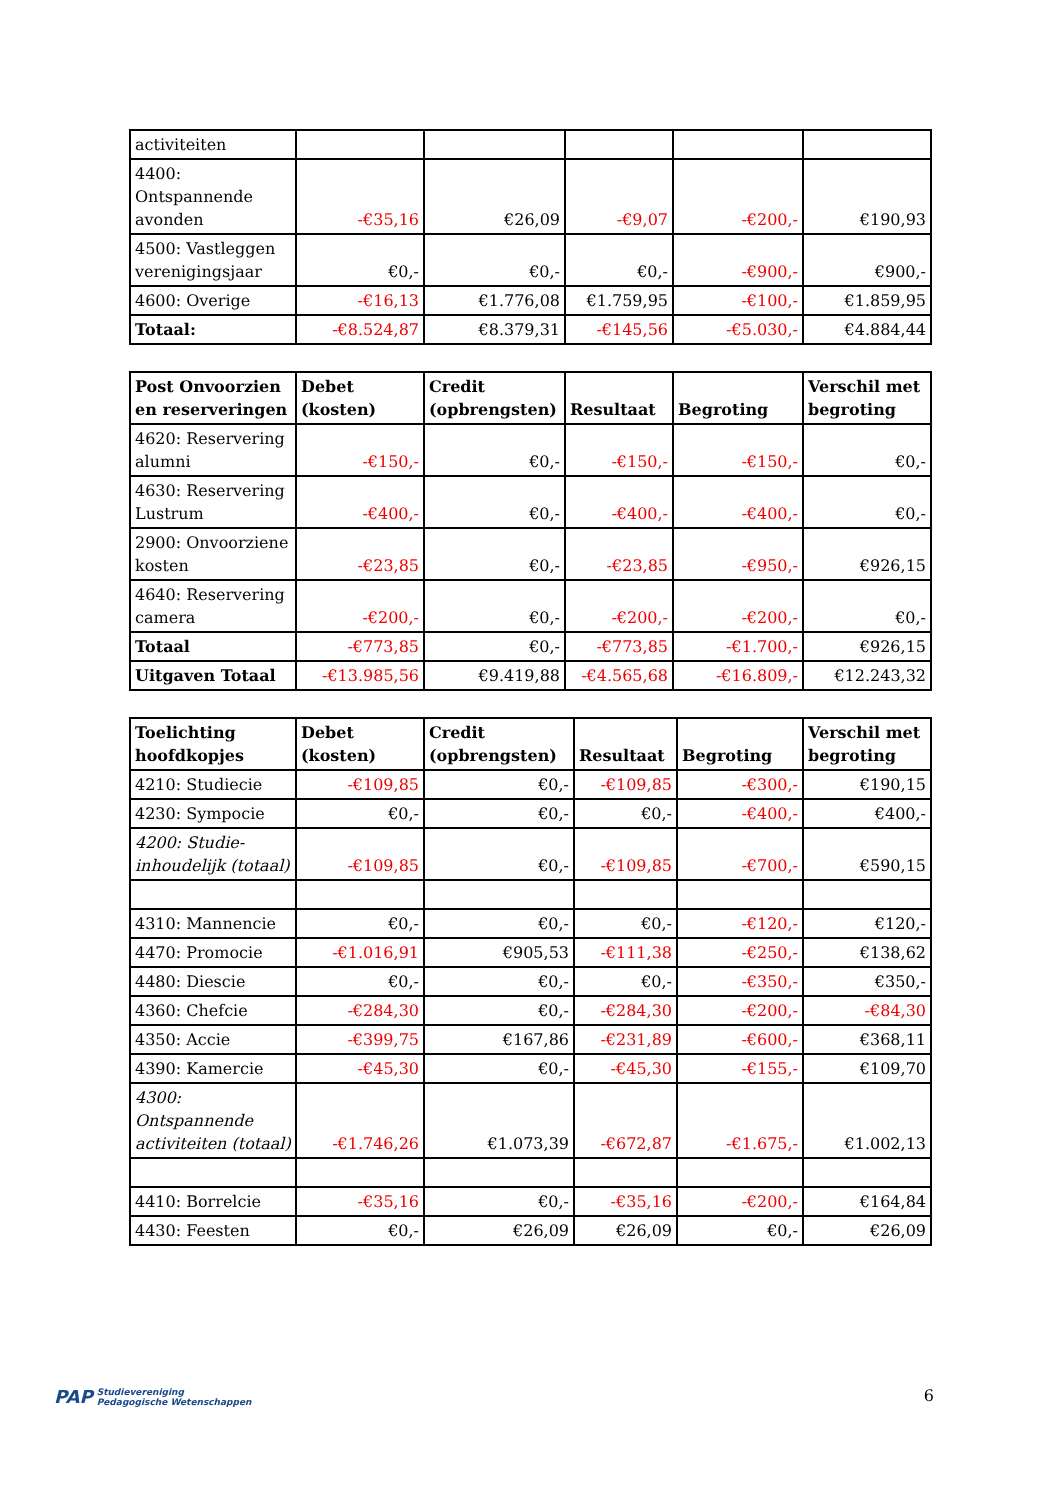| activiteiten | | | | | |
| 4400: Ontspannende avonden | -€35,16 | €26,09 | -€9,07 | -€200,- | €190,93 |
| 4500: Vastleggen verenigingsjaar | €0,- | €0,- | €0,- | -€900,- | €900,- |
| 4600: Overige | -€16,13 | €1.776,08 | €1.759,95 | -€100,- | €1.859,95 |
| Totaal: | -€8.524,87 | €8.379,31 | -€145,56 | -€5.030,- | €4.884,44 |
| Post Onvoorzien en reserveringen | Debet (kosten) | Credit (opbrengsten) | Resultaat | Begroting | Verschil met begroting |
| --- | --- | --- | --- | --- | --- |
| 4620: Reservering alumni | -€150,- | €0,- | -€150,- | -€150,- | €0,- |
| 4630: Reservering Lustrum | -€400,- | €0,- | -€400,- | -€400,- | €0,- |
| 2900: Onvoorziene kosten | -€23,85 | €0,- | -€23,85 | -€950,- | €926,15 |
| 4640: Reservering camera | -€200,- | €0,- | -€200,- | -€200,- | €0,- |
| Totaal | -€773,85 | €0,- | -€773,85 | -€1.700,- | €926,15 |
| Uitgaven Totaal | -€13.985,56 | €9.419,88 | -€4.565,68 | -€16.809,- | €12.243,32 |
| Toelichting hoofdkopjes | Debet (kosten) | Credit (opbrengsten) | Resultaat | Begroting | Verschil met begroting |
| --- | --- | --- | --- | --- | --- |
| 4210: Studiecie | -€109,85 | €0,- | -€109,85 | -€300,- | €190,15 |
| 4230: Sympocie | €0,- | €0,- | €0,- | -€400,- | €400,- |
| 4200: Studie-inhoudelijk (totaal) | -€109,85 | €0,- | -€109,85 | -€700,- | €590,15 |
| 4310: Mannencie | €0,- | €0,- | €0,- | -€120,- | €120,- |
| 4470: Promocie | -€1.016,91 | €905,53 | -€111,38 | -€250,- | €138,62 |
| 4480: Diescie | €0,- | €0,- | €0,- | -€350,- | €350,- |
| 4360: Chefcie | -€284,30 | €0,- | -€284,30 | -€200,- | -€84,30 |
| 4350: Accie | -€399,75 | €167,86 | -€231,89 | -€600,- | €368,11 |
| 4390: Kamercie | -€45,30 | €0,- | -€45,30 | -€155,- | €109,70 |
| 4300: Ontspannende activiteiten (totaal) | -€1.746,26 | €1.073,39 | -€672,87 | -€1.675,- | €1.002,13 |
| 4410: Borrelcie | -€35,16 | €0,- | -€35,16 | -€200,- | €164,84 |
| 4430: Feesten | €0,- | €26,09 | €26,09 | €0,- | €26,09 |
PAP Studievereniging
Pedagogische Wetenschappen
6